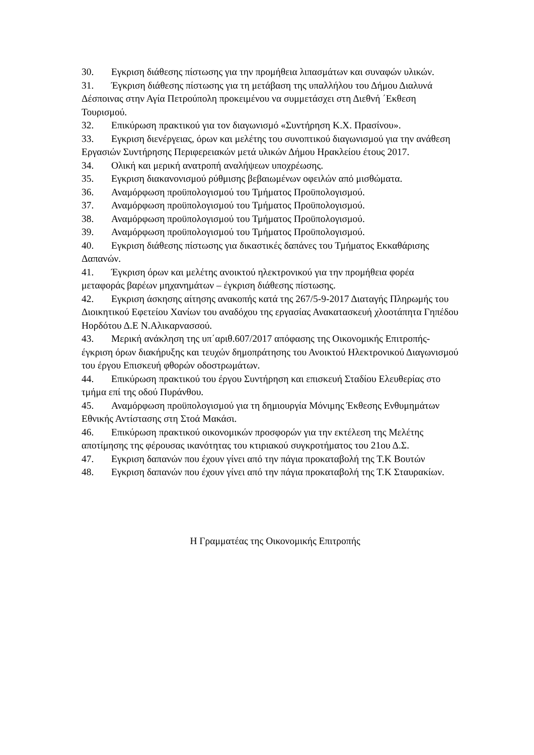30. Εγκριση διάθεσης πίστωσης για την προμήθεια λιπασμάτων και συναφών υλικών.
31. Έγκριση διάθεσης πίστωσης για τη μετάβαση της υπαλλήλου του Δήμου Διαλυνά Δέσποινας στην Αγία Πετρούπολη προκειμένου να συμμετάσχει στη Διεθνή ΄Εκθεση Τουρισμού.
32. Επικύρωση πρακτικού για τον διαγωνισμό «Συντήρηση Κ.Χ. Πρασίνου».
33. Εγκριση διενέργειας, όρων και μελέτης του συνοπτικού διαγωνισμού για την ανάθεση Εργασιών Συντήρησης Περιφερειακών μετά υλικών Δήμου Ηρακλείου έτους 2017.
34. Ολική και μερική ανατροπή αναλήψεων υποχρέωσης.
35. Εγκριση διακανονισμού ρύθμισης βεβαιωμένων οφειλών από μισθώματα.
36. Αναμόρφωση προϋπολογισμού του Τμήματος Προϋπολογισμού.
37. Αναμόρφωση προϋπολογισμού του Τμήματος Προϋπολογισμού.
38. Αναμόρφωση προϋπολογισμού του Τμήματος Προϋπολογισμού.
39. Αναμόρφωση προϋπολογισμού του Τμήματος Προϋπολογισμού.
40. Εγκριση διάθεσης πίστωσης για δικαστικές δαπάνες του Τμήματος Εκκαθάρισης Δαπανών.
41. Έγκριση όρων και μελέτης ανοικτού ηλεκτρονικού για την προμήθεια φορέα μεταφοράς βαρέων μηχανημάτων – έγκριση διάθεσης πίστωσης.
42. Εγκριση άσκησης αίτησης ανακοπής κατά της 267/5-9-2017 Διαταγής Πληρωμής του Διοικητικού Εφετείου Χανίων του αναδόχου της εργασίας Ανακατασκευή χλοοτάπητα Γηπέδου Ηορδότου Δ.Ε Ν.Αλικαρνασσού.
43. Μερική ανάκληση της υπ΄αριθ.607/2017 απόφασης της Οικονομικής Επιτροπής- έγκριση όρων διακήρυξης και τευχών δημοπράτησης του Ανοικτού Ηλεκτρονικού Διαγωνισμού του έργου Επισκευή φθορών οδοστρωμάτων.
44. Επικύρωση πρακτικού του έργου Συντήρηση και επισκευή Σταδίου Ελευθερίας στο τμήμα επί της οδού Πυράνθου.
45. Αναμόρφωση προϋπολογισμού για τη δημιουργία Μόνιμης Έκθεσης Ενθυμημάτων Εθνικής Αντίστασης στη Στοά Μακάσι.
46. Επικύρωση πρακτικού οικονομικών προσφορών για την εκτέλεση της Μελέτης αποτίμησης της φέρουσας ικανότητας του κτιριακού συγκροτήματος του 21ου Δ.Σ.
47. Εγκριση δαπανών που έχουν γίνει από την πάγια προκαταβολή της Τ.Κ Βουτών
48. Εγκριση δαπανών που έχουν γίνει από την πάγια προκαταβολή της Τ.Κ Σταυρακίων.
Η Γραμματέας της Οικονομικής Επιτροπής